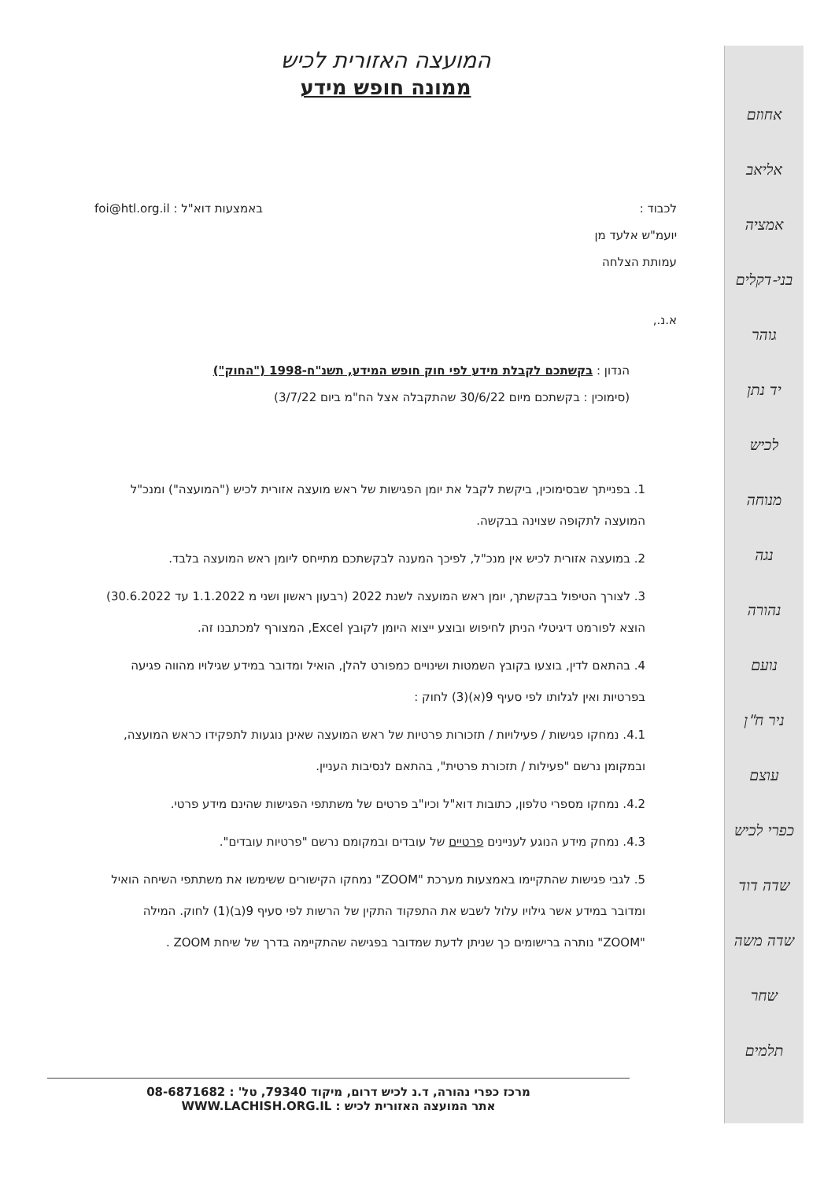אחוזם
אליאב
אמציה
בני-דקלים
גוהר
יד נתן
לכיש
מנוחה
נגה
נהורה
נועם
ניר ח"ן
עוצם
כפרי לכיש
שדה דוד
שדה משה
שחר
תלמים
המועצה האזורית לכיש
ממונה חופש מידע
לכבוד :
יועמ"ש אלעד מן
עמותת הצלחה
באמצעות דוא"ל : foi@htl.org.il
א.נ.,
הנדון : בקשתכם לקבלת מידע לפי חוק חופש המידע, תשנ"ח-1998 ("החוק")
(סימוכין : בקשתכם מיום 30/6/22 שהתקבלה אצל הח"מ ביום 3/7/22)
1. בפנייתך שבסימוכין, ביקשת לקבל את יומן הפגישות של ראש מועצה אזורית לכיש ("המועצה") ומנכ"ל המועצה לתקופה שצוינה בבקשה.
2. במועצה אזורית לכיש אין מנכ"ל, לפיכך המענה לבקשתכם מתייחס ליומן ראש המועצה בלבד.
3. לצורך הטיפול בבקשתך, יומן ראש המועצה לשנת 2022 (רבעון ראשון ושני מ 1.1.2022 עד 30.6.2022) הוצא לפורמט דיגיטלי הניתן לחיפוש ובוצע ייצוא היומן לקובץ Excel, המצורף למכתבנו זה.
4. בהתאם לדין, בוצעו בקובץ השמטות ושינויים כמפורט להלן, הואיל ומדובר במידע שגילויו מהווה פגיעה בפרטיות ואין לגלותו לפי סעיף 9(א)(3) לחוק :
4.1. נמחקו פגישות / פעילויות / תזכורות פרטיות של ראש המועצה שאינן נוגעות לתפקידו כראש המועצה, ובמקומן נרשם "פעילות / תזכורת פרטית", בהתאם לנסיבות העניין.
4.2. נמחקו מספרי טלפון, כתובות דוא"ל וכיו"ב פרטים של משתתפי הפגישות שהינם מידע פרטי.
4.3. נמחק מידע הנוגע לעניינים פרטיים של עובדים ובמקומם נרשם "פרטיות עובדים".
5. לגבי פגישות שהתקיימו באמצעות מערכת "ZOOM" נמחקו הקישורים ששימשו את משתתפי השיחה הואיל ומדובר במידע אשר גילויו עלול לשבש את התפקוד התקין של הרשות לפי סעיף 9(ב)(1) לחוק. המילה "ZOOM" נותרה ברישומים כך שניתן לדעת שמדובר בפגישה שהתקיימה בדרך של שיחת ZOOM .
מרכז כפרי נהורה, ד.נ לכיש דרום, מיקוד 79340, טל' : 08-6871682
אתר המועצה האזורית לכיש : WWW.LACHISH.ORG.IL